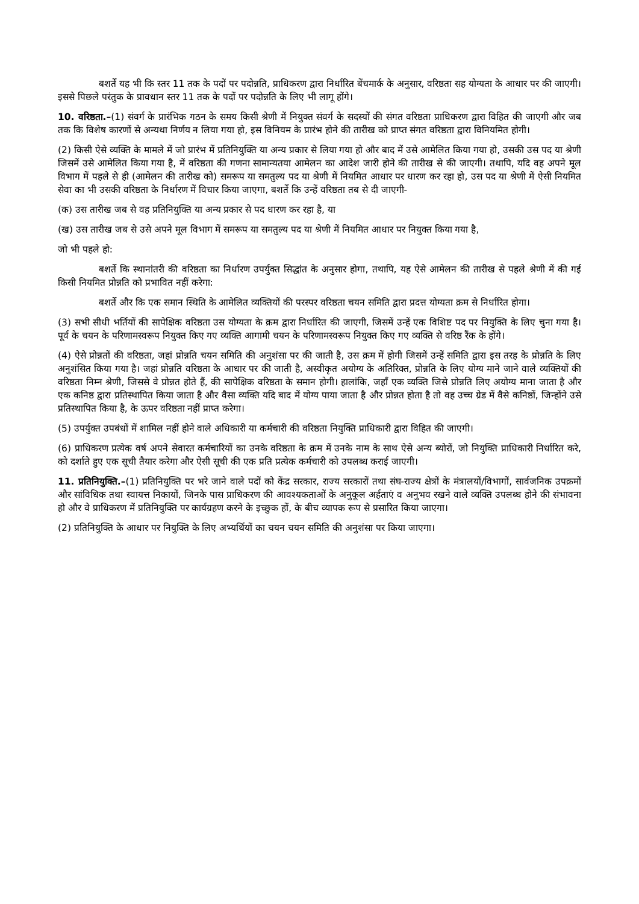बशर्ते यह भी कि स्तर 11 तक के पदों पर पदोन्नति, प्राधिकरण द्वारा निर्धारित बेंचमार्क के अनुसार, वरिष्ठता सह योग्यता के आधार पर की जाएगी। इससे पिछले परंतुक के प्रावधान स्तर 11 तक के पदों पर पदोन्नति के लिए भी लागू होंगे।
10. वरिष्ठता.–(1) संवर्ग के प्रारंभिक गठन के समय किसी श्रेणी में नियुक्त संवर्ग के सदस्यों की संगत वरिष्ठता प्राधिकरण द्वारा विहित की जाएगी और जब तक कि विशेष कारणों से अन्यथा निर्णय न लिया गया हो, इस विनियम के प्रारंभ होने की तारीख को प्राप्त संगत वरिष्ठता द्वारा विनियमित होगी।
(2) किसी ऐसे व्यक्ति के मामले में जो प्रारंभ में प्रतिनियुक्ति या अन्य प्रकार से लिया गया हो और बाद में उसे आमेलित किया गया हो, उसकी उस पद या श्रेणी जिसमें उसे आमेलित किया गया है, में वरिष्ठता की गणना सामान्यतया आमेलन का आदेश जारी होने की तारीख से की जाएगी। तथापि, यदि वह अपने मूल विभाग में पहले से ही (आमेलन की तारीख को) समरूप या समतुल्य पद या श्रेणी में नियमित आधार पर धारण कर रहा हो, उस पद या श्रेणी में ऐसी नियमित सेवा का भी उसकी वरिष्ठता के निर्धारण में विचार किया जाएगा, बशर्ते कि उन्हें वरिष्ठता तब से दी जाएगी-
(क) उस तारीख जब से वह प्रतिनियुक्ति या अन्य प्रकार से पद धारण कर रहा है, या
(ख) उस तारीख जब से उसे अपने मूल विभाग में समरूप या समतुल्य पद या श्रेणी में नियमित आधार पर नियुक्त किया गया है,
जो भी पहले हो:
बशर्ते कि स्थानांतरी की वरिष्ठता का निर्धारण उपर्युक्त सिद्धांत के अनुसार होगा, तथापि, यह ऐसे आमेलन की तारीख से पहले श्रेणी में की गई किसी नियमित प्रोन्नति को प्रभावित नहीं करेगा:
बशर्ते और कि एक समान स्थिति के आमेलित व्यक्तियों की परस्पर वरिष्ठता चयन समिति द्वारा प्रदत्त योग्यता क्रम से निर्धारित होगा।
(3) सभी सीधी भर्तियों की सापेक्षिक वरिष्ठता उस योग्यता के क्रम द्वारा निर्धारित की जाएगी, जिसमें उन्हें एक विशिष्ट पद पर नियुक्ति के लिए चुना गया है। पूर्व के चयन के परिणामस्वरूप नियुक्त किए गए व्यक्ति आगामी चयन के परिणामस्वरूप नियुक्त किए गए व्यक्ति से वरिष्ठ रैंक के होंगे।
(4) ऐसे प्रोन्नतों की वरिष्ठता, जहां प्रोन्नति चयन समिति की अनुशंसा पर की जाती है, उस क्रम में होगी जिसमें उन्हें समिति द्वारा इस तरह के प्रोन्नति के लिए अनुशंसित किया गया है। जहां प्रोन्नति वरिष्ठता के आधार पर की जाती है, अस्वीकृत अयोग्य के अतिरिक्त, प्रोन्नति के लिए योग्य माने जाने वाले व्यक्तियों की वरिष्ठता निम्न श्रेणी, जिससे वे प्रोन्नत होते हैं, की सापेक्षिक वरिष्ठता के समान होगी। हालांकि, जहाँ एक व्यक्ति जिसे प्रोन्नति लिए अयोग्य माना जाता है और एक कनिष्ठ द्वारा प्रतिस्थापित किया जाता है और वैसा व्यक्ति यदि बाद में योग्य पाया जाता है और प्रोन्नत होता है तो वह उच्च ग्रेड में वैसे कनिष्ठों, जिन्होंने उसे प्रतिस्थापित किया है, के ऊपर वरिष्ठता नहीं प्राप्त करेगा।
(5) उपर्युक्त उपबंधों में शामिल नहीं होने वाले अधिकारी या कर्मचारी की वरिष्ठता नियुक्ति प्राधिकारी द्वारा विहित की जाएगी।
(6) प्राधिकरण प्रत्येक वर्ष अपने सेवारत कर्मचारियों का उनके वरिष्ठता के क्रम में उनके नाम के साथ ऐसे अन्य ब्योरों, जो नियुक्ति प्राधिकारी निर्धारित करे, को दर्शाते हुए एक सूची तैयार करेगा और ऐसी सूची की एक प्रति प्रत्येक कर्मचारी को उपलब्ध कराई जाएगी।
11. प्रतिनियुक्ति.–(1) प्रतिनियुक्ति पर भरे जाने वाले पदों को केंद्र सरकार, राज्य सरकारों तथा संघ-राज्य क्षेत्रों के मंत्रालयों/विभागों, सार्वजनिक उपक्रमों और सांविधिक तथा स्वायत्त निकायों, जिनके पास प्राधिकरण की आवश्यकताओं के अनुकूल अर्हताएं व अनुभव रखने वाले व्यक्ति उपलब्ध होने की संभावना हो और वे प्राधिकरण में प्रतिनियुक्ति पर कार्यग्रहण करने के इच्छुक हों, के बीच व्यापक रूप से प्रसारित किया जाएगा।
(2) प्रतिनियुक्ति के आधार पर नियुक्ति के लिए अभ्यर्थियों का चयन चयन समिति की अनुशंसा पर किया जाएगा।